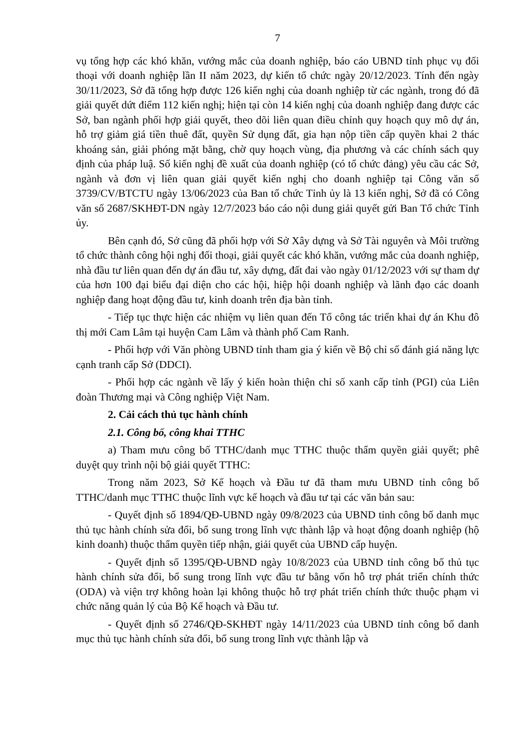7
vụ tổng hợp các khó khăn, vướng mắc của doanh nghiệp, báo cáo UBND tỉnh phục vụ đối thoại với doanh nghiệp lần II năm 2023, dự kiến tổ chức ngày 20/12/2023. Tính đến ngày 30/11/2023, Sở đã tổng hợp được 126 kiến nghị của doanh nghiệp từ các ngành, trong đó đã giải quyết dứt điểm 112 kiến nghị; hiện tại còn 14 kiến nghị của doanh nghiệp đang được các Sở, ban ngành phối hợp giải quyết, theo dõi liên quan điều chỉnh quy hoạch quy mô dự án, hỗ trợ giảm giá tiền thuê đất, quyền Sử dụng đất, gia hạn nộp tiền cấp quyền khai 2 thác khoáng sản, giải phóng mặt bằng, chờ quy hoạch vùng, địa phương và các chính sách quy định của pháp luậ. Số kiến nghị đề xuất của doanh nghiệp (có tổ chức đảng) yêu cầu các Sở, ngành và đơn vị liên quan giải quyết kiến nghị cho doanh nghiệp tại Công văn số 3739/CV/BTCTU ngày 13/06/2023 của Ban tổ chức Tỉnh ủy là 13 kiến nghị, Sở đã có Công văn số 2687/SKHĐT-DN ngày 12/7/2023 báo cáo nội dung giải quyết gửi Ban Tổ chức Tỉnh ủy.
Bên cạnh đó, Sở cũng đã phối hợp với Sở Xây dựng và Sở Tài nguyên và Môi trường tổ chức thành công hội nghị đối thoại, giải quyết các khó khăn, vướng mắc của doanh nghiệp, nhà đầu tư liên quan đến dự án đầu tư, xây dựng, đất đai vào ngày 01/12/2023 với sự tham dự của hơn 100 đại biểu đại diện cho các hội, hiệp hội doanh nghiệp và lãnh đạo các doanh nghiệp đang hoạt động đầu tư, kinh doanh trên địa bàn tỉnh.
- Tiếp tục thực hiện các nhiệm vụ liên quan đến Tổ công tác triển khai dự án Khu đô thị mới Cam Lâm tại huyện Cam Lâm và thành phố Cam Ranh.
- Phối hợp với Văn phòng UBND tỉnh tham gia ý kiến về Bộ chỉ số đánh giá năng lực cạnh tranh cấp Sở (DDCI).
- Phối hợp các ngành về lấy ý kiến hoàn thiện chỉ số xanh cấp tỉnh (PGI) của Liên đoàn Thương mại và Công nghiệp Việt Nam.
2. Cải cách thủ tục hành chính
2.1. Công bố, công khai TTHC
a) Tham mưu công bố TTHC/danh mục TTHC thuộc thẩm quyền giải quyết; phê duyệt quy trình nội bộ giải quyết TTHC:
Trong năm 2023, Sở Kế hoạch và Đầu tư đã tham mưu UBND tỉnh công bố TTHC/danh mục TTHC thuộc lĩnh vực kế hoạch và đầu tư tại các văn bản sau:
- Quyết định số 1894/QĐ-UBND ngày 09/8/2023 của UBND tỉnh công bố danh mục thủ tục hành chính sửa đổi, bổ sung trong lĩnh vực thành lập và hoạt động doanh nghiệp (hộ kinh doanh) thuộc thẩm quyền tiếp nhận, giải quyết của UBND cấp huyện.
- Quyết định số 1395/QĐ-UBND ngày 10/8/2023 của UBND tỉnh công bố thủ tục hành chính sửa đổi, bổ sung trong lĩnh vực đầu tư bằng vốn hỗ trợ phát triển chính thức (ODA) và viện trợ không hoàn lại không thuộc hỗ trợ phát triển chính thức thuộc phạm vi chức năng quản lý của Bộ Kế hoạch và Đầu tư.
- Quyết định số 2746/QĐ-SKHĐT ngày 14/11/2023 của UBND tỉnh công bố danh mục thủ tục hành chính sửa đổi, bổ sung trong lĩnh vực thành lập và